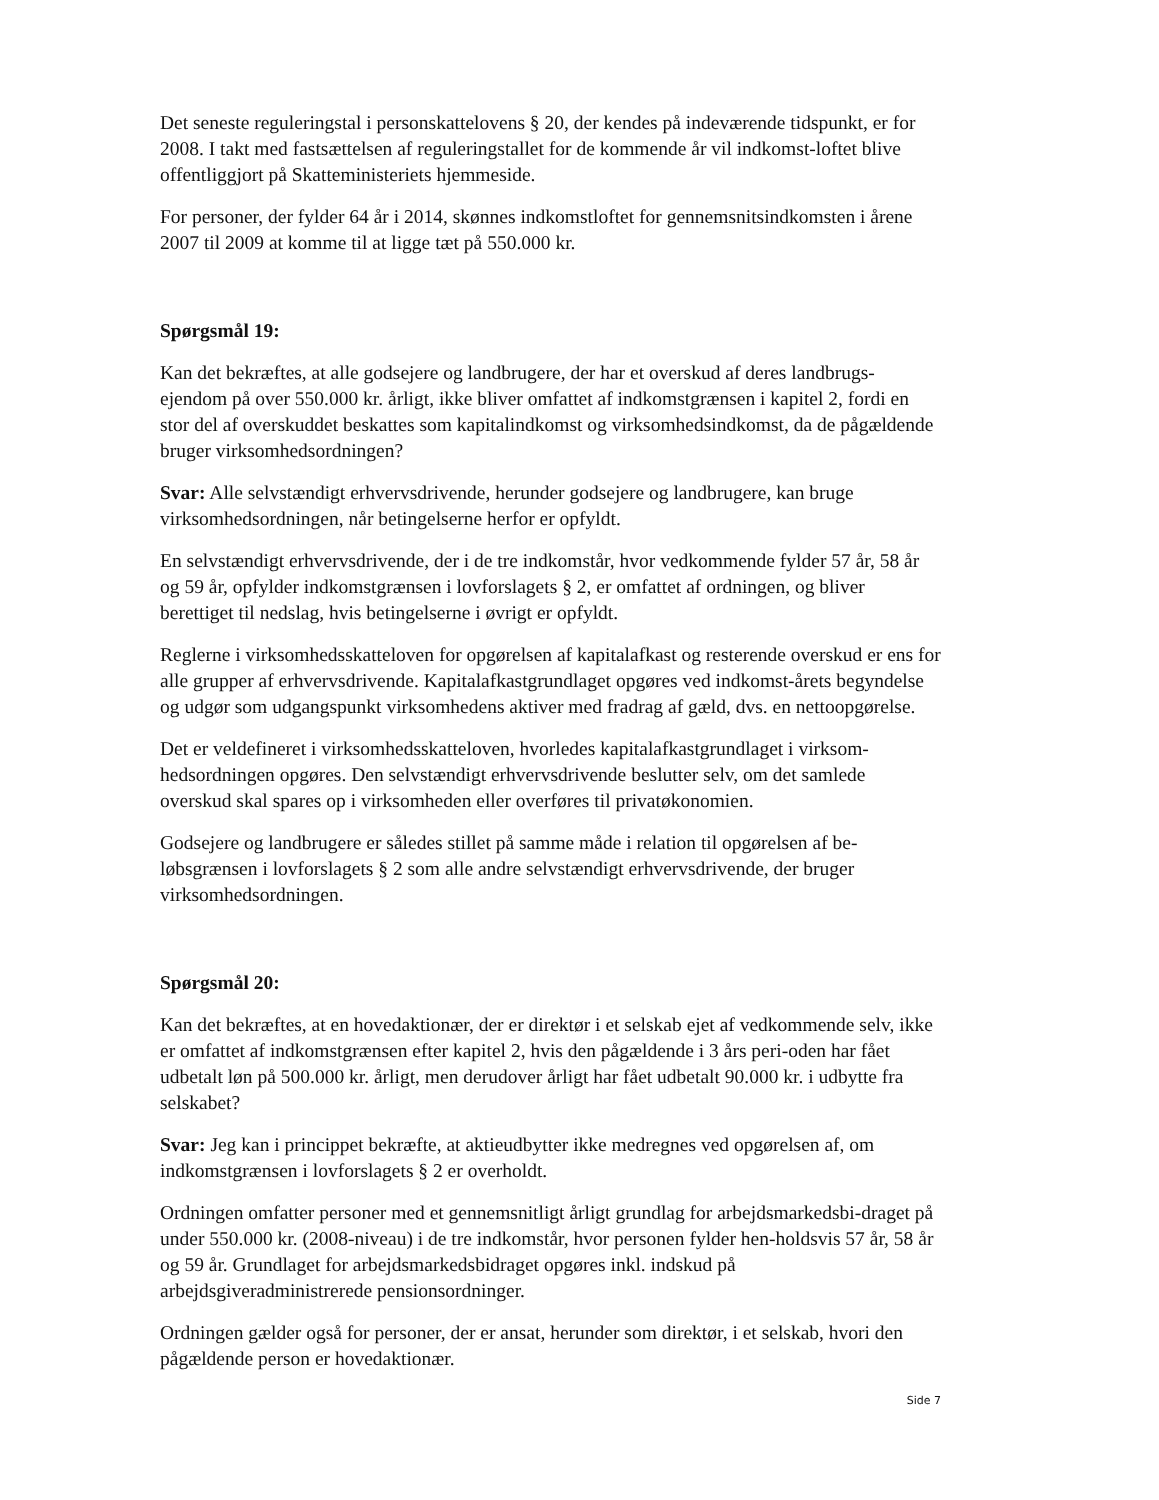Det seneste reguleringstal i personskattelovens § 20, der kendes på indeværende tidspunkt, er for 2008. I takt med fastsættelsen af reguleringstallet for de kommende år vil indkomst-loftet blive offentliggjort på Skatteministeriets hjemmeside.
For personer, der fylder 64 år i 2014, skønnes indkomstloftet for gennemsnitsindkomsten i årene 2007 til 2009 at komme til at ligge tæt på 550.000 kr.
Spørgsmål 19:
Kan det bekræftes, at alle godsejere og landbrugere, der har et overskud af deres landbrugs-ejendom på over 550.000 kr. årligt, ikke bliver omfattet af indkomstgrænsen i kapitel 2, fordi en stor del af overskuddet beskattes som kapitalindkomst og virksomhedsindkomst, da de pågældende bruger virksomhedsordningen?
Svar: Alle selvstændigt erhvervsdrivende, herunder godsejere og landbrugere, kan bruge virksomhedsordningen, når betingelserne herfor er opfyldt.
En selvstændigt erhvervsdrivende, der i de tre indkomstår, hvor vedkommende fylder 57 år, 58 år og 59 år, opfylder indkomstgrænsen i lovforslagets § 2, er omfattet af ordningen, og bliver berettiget til nedslag, hvis betingelserne i øvrigt er opfyldt.
Reglerne i virksomhedsskatteloven for opgørelsen af kapitalafkast og resterende overskud er ens for alle grupper af erhvervsdrivende. Kapitalafkastgrundlaget opgøres ved indkomst-årets begyndelse og udgør som udgangspunkt virksomhedens aktiver med fradrag af gæld, dvs. en nettoopgørelse.
Det er veldefineret i virksomhedsskatteloven, hvorledes kapitalafkastgrundlaget i virksom-hedsordningen opgøres. Den selvstændigt erhvervsdrivende beslutter selv, om det samlede overskud skal spares op i virksomheden eller overføres til privatøkonomien.
Godsejere og landbrugere er således stillet på samme måde i relation til opgørelsen af be-løbsgrænsen i lovforslagets § 2 som alle andre selvstændigt erhvervsdrivende, der bruger virksomhedsordningen.
Spørgsmål 20:
Kan det bekræftes, at en hovedaktionær, der er direktør i et selskab ejet af vedkommende selv, ikke er omfattet af indkomstgrænsen efter kapitel 2, hvis den pågældende i 3 års peri-oden har fået udbetalt løn på 500.000 kr. årligt, men derudover årligt har fået udbetalt 90.000 kr. i udbytte fra selskabet?
Svar: Jeg kan i princippet bekræfte, at aktieudbytter ikke medregnes ved opgørelsen af, om indkomstgrænsen i lovforslagets § 2 er overholdt.
Ordningen omfatter personer med et gennemsnitligt årligt grundlag for arbejdsmarkedsbi-draget på under 550.000 kr. (2008-niveau) i de tre indkomstår, hvor personen fylder hen-holdsvis 57 år, 58 år og 59 år. Grundlaget for arbejdsmarkedsbidraget opgøres inkl. indskud på arbejdsgiveradministrerede pensionsordninger.
Ordningen gælder også for personer, der er ansat, herunder som direktør, i et selskab, hvori den pågældende person er hovedaktionær.
Side 7